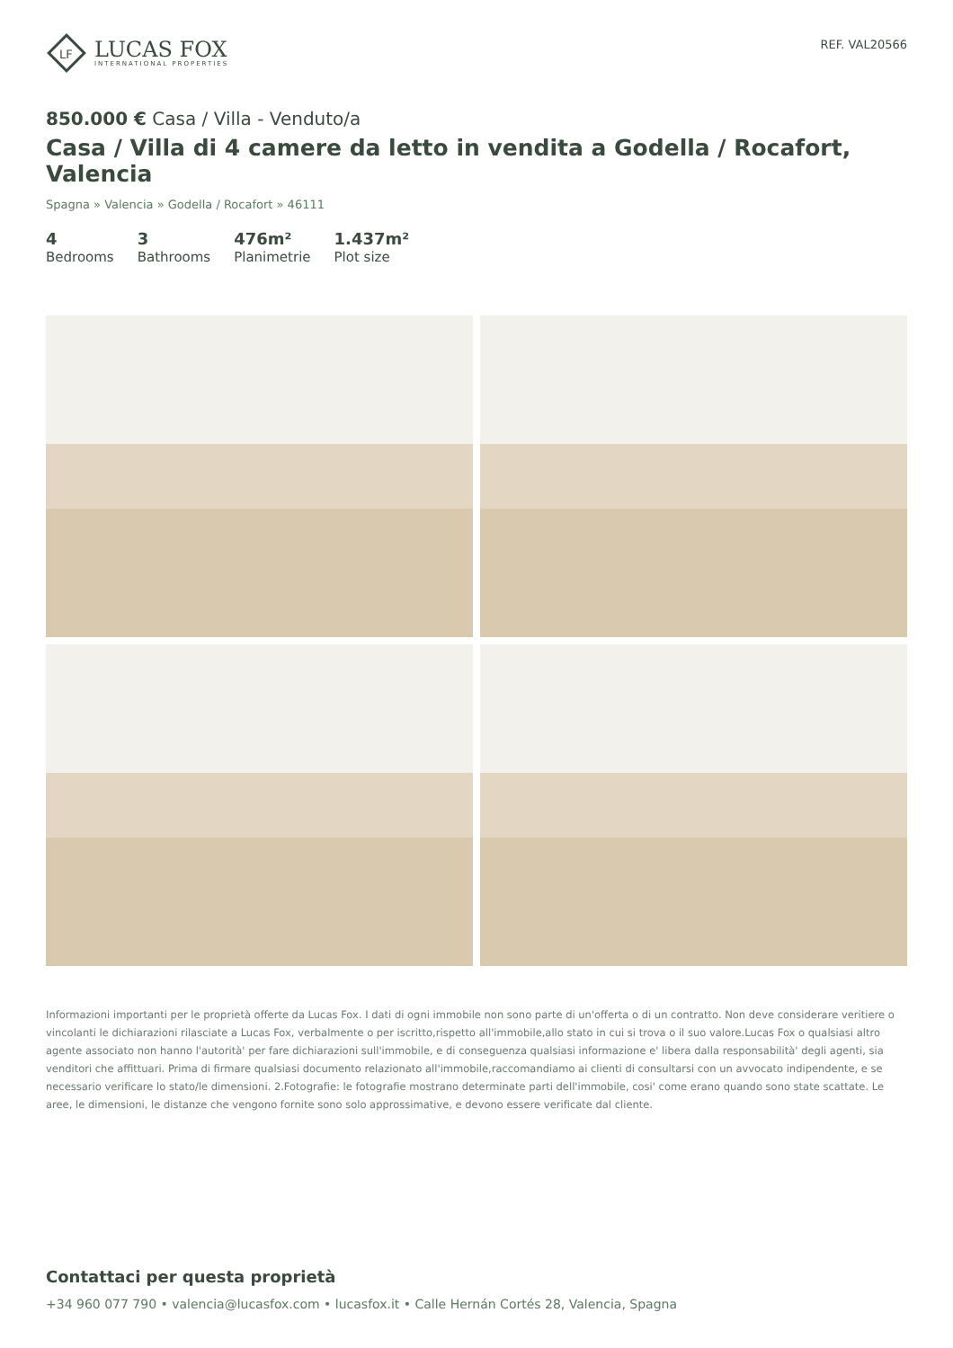LF
LUCAS FOX
INTERNATIONAL PROPERTIES
REF. VAL20566
850.000 € Casa / Villa - Venduto/a
Casa / Villa di 4 camere da letto in vendita a Godella / Rocafort, Valencia
Spagna » Valencia » Godella / Rocafort » 46111
4
Bedrooms
3
Bathrooms
476m²
Planimetrie
1.437m²
Plot size
Informazioni importanti per le proprietà offerte da Lucas Fox. I dati di ogni immobile non sono parte di un'offerta o di un contratto. Non deve considerare veritiere o vincolanti le dichiarazioni rilasciate a Lucas Fox, verbalmente o per iscritto,rispetto all'immobile,allo stato in cui si trova o il suo valore.Lucas Fox o qualsiasi altro agente associato non hanno l'autorità' per fare dichiarazioni sull'immobile, e di conseguenza qualsiasi informazione e' libera dalla responsabilità' degli agenti, sia venditori che affittuari. Prima di firmare qualsiasi documento relazionato all'immobile,raccomandiamo ai clienti di consultarsi con un avvocato indipendente, e se necessario verificare lo stato/le dimensioni. 2.Fotografie: le fotografie mostrano determinate parti dell'immobile, cosi' come erano quando sono state scattate. Le aree, le dimensioni, le distanze che vengono fornite sono solo approssimative, e devono essere verificate dal cliente.
Contattaci per questa proprietà
+34 960 077 790 • valencia@lucasfox.com • lucasfox.it • Calle Hernán Cortés 28, Valencia, Spagna